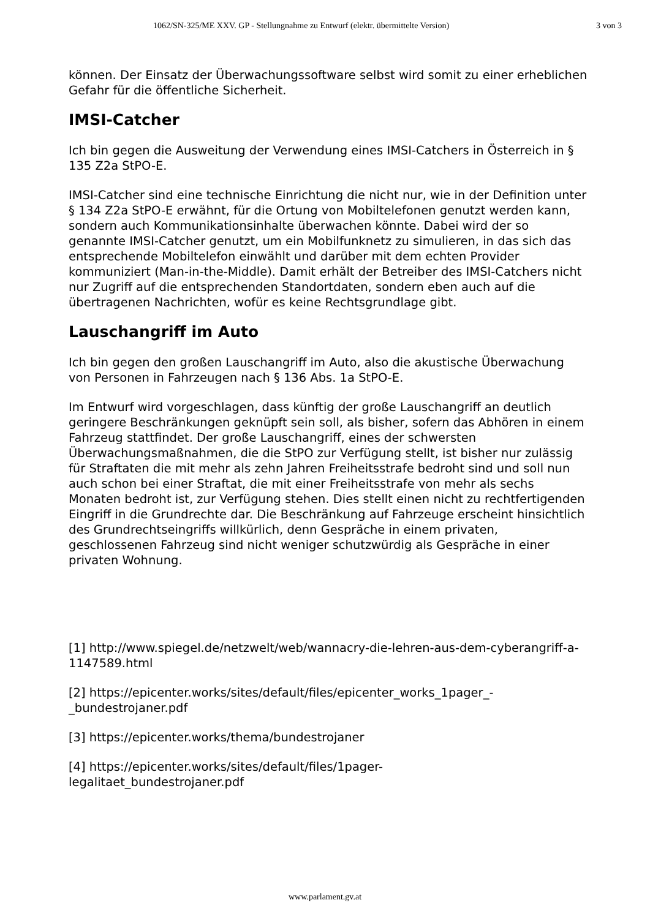1062/SN-325/ME XXV. GP - Stellungnahme zu Entwurf (elektr. übermittelte Version) 3 von 3
können. Der Einsatz der Überwachungssoftware selbst wird somit zu einer erheblichen Gefahr für die öffentliche Sicherheit.
IMSI-Catcher
Ich bin gegen die Ausweitung der Verwendung eines IMSI-Catchers in Österreich in § 135 Z2a StPO-E.
IMSI-Catcher sind eine technische Einrichtung die nicht nur, wie in der Definition unter § 134 Z2a StPO-E erwähnt, für die Ortung von Mobiltelefonen genutzt werden kann, sondern auch Kommunikationsinhalte überwachen könnte. Dabei wird der so genannte IMSI-Catcher genutzt, um ein Mobilfunknetz zu simulieren, in das sich das entsprechende Mobiltelefon einwählt und darüber mit dem echten Provider kommuniziert (Man-in-the-Middle). Damit erhält der Betreiber des IMSI-Catchers nicht nur Zugriff auf die entsprechenden Standortdaten, sondern eben auch auf die übertragenen Nachrichten, wofür es keine Rechtsgrundlage gibt.
Lauschangriff im Auto
Ich bin gegen den großen Lauschangriff im Auto, also die akustische Überwachung von Personen in Fahrzeugen nach § 136 Abs. 1a StPO-E.
Im Entwurf wird vorgeschlagen, dass künftig der große Lauschangriff an deutlich geringere Beschränkungen geknüpft sein soll, als bisher, sofern das Abhören in einem Fahrzeug stattfindet. Der große Lauschangriff, eines der schwersten Überwachungsmaßnahmen, die die StPO zur Verfügung stellt, ist bisher nur zulässig für Straftaten die mit mehr als zehn Jahren Freiheitsstrafe bedroht sind und soll nun auch schon bei einer Straftat, die mit einer Freiheitsstrafe von mehr als sechs Monaten bedroht ist, zur Verfügung stehen. Dies stellt einen nicht zu rechtfertigenden Eingriff in die Grundrechte dar. Die Beschränkung auf Fahrzeuge erscheint hinsichtlich des Grundrechtseingriffs willkürlich, denn Gespräche in einem privaten, geschlossenen Fahrzeug sind nicht weniger schutzwürdig als Gespräche in einer privaten Wohnung.
[1] http://www.spiegel.de/netzwelt/web/wannacry-die-lehren-aus-dem-cyberangriff-a-1147589.html
[2] https://epicenter.works/sites/default/files/epicenter_works_1pager_-_bundestrojaner.pdf
[3] https://epicenter.works/thema/bundestrojaner
[4] https://epicenter.works/sites/default/files/1pager-
legalitaet_bundestrojaner.pdf
www.parlament.gv.at